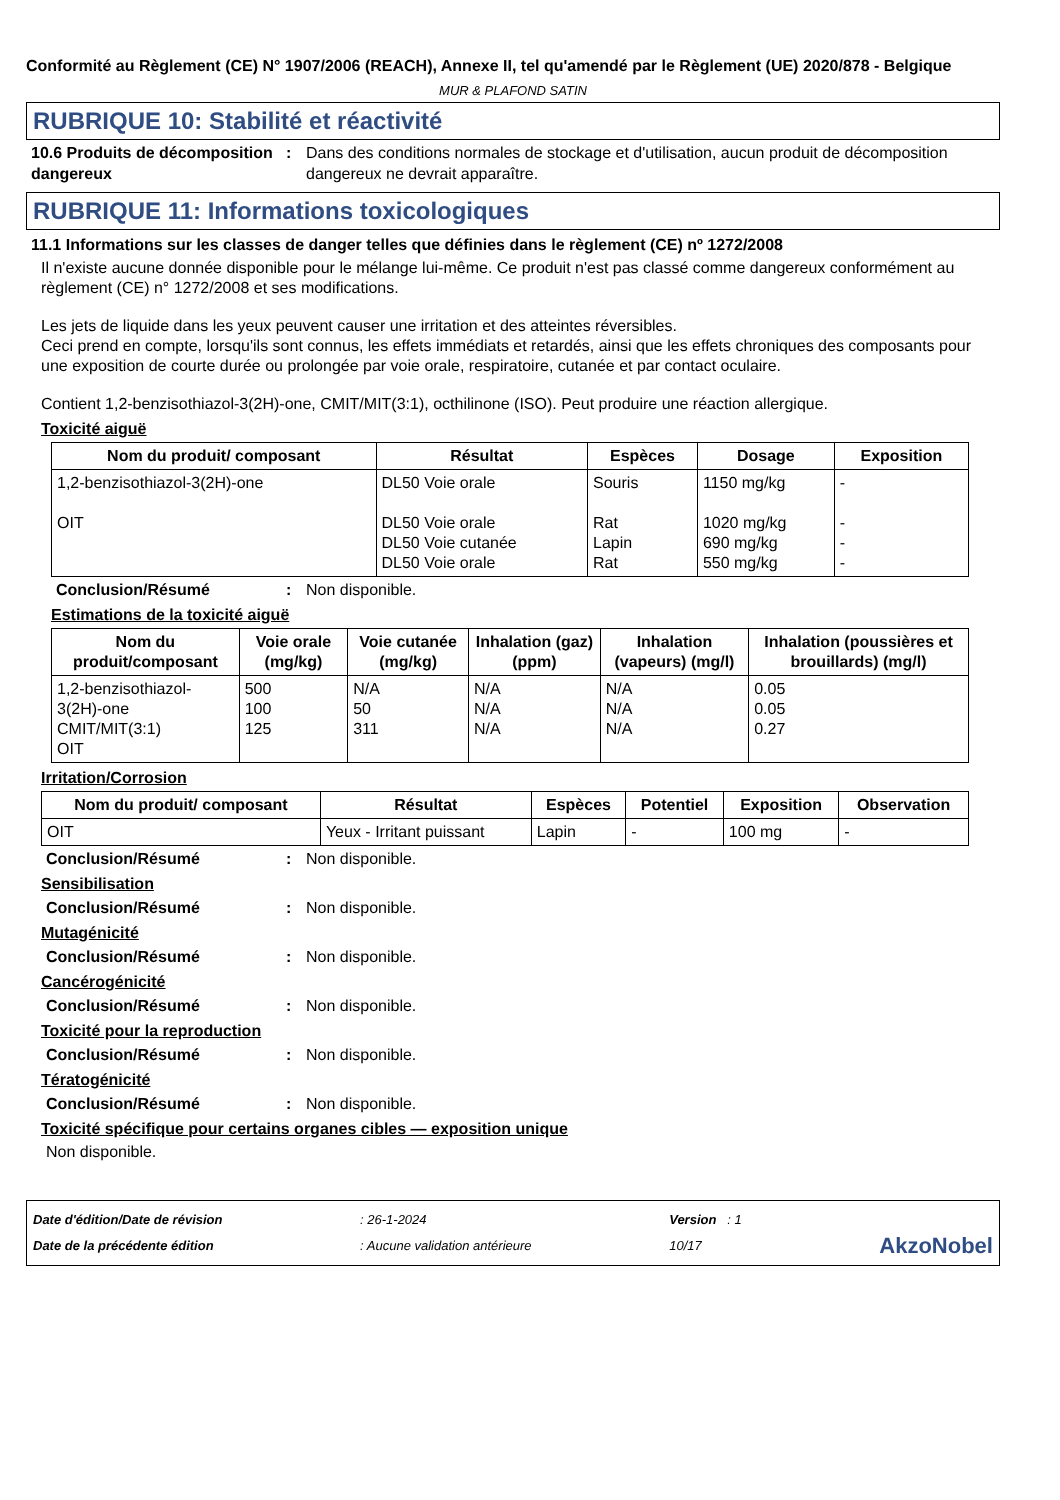Conformité au Règlement (CE) N° 1907/2006 (REACH), Annexe II, tel qu'amendé par le Règlement (UE) 2020/878 - Belgique
MUR & PLAFOND SATIN
RUBRIQUE 10: Stabilité et réactivité
10.6 Produits de décomposition dangereux
: Dans des conditions normales de stockage et d'utilisation, aucun produit de décomposition dangereux ne devrait apparaître.
RUBRIQUE 11: Informations toxicologiques
11.1 Informations sur les classes de danger telles que définies dans le règlement (CE) nº 1272/2008
Il n'existe aucune donnée disponible pour le mélange lui-même. Ce produit n'est pas classé comme dangereux conformément au règlement (CE) n° 1272/2008 et ses modifications.
Les jets de liquide dans les yeux peuvent causer une irritation et des atteintes réversibles.
Ceci prend en compte, lorsqu'ils sont connus, les effets immédiats et retardés, ainsi que les effets chroniques des composants pour une exposition de courte durée ou prolongée par voie orale, respiratoire, cutanée et par contact oculaire.
Contient 1,2-benzisothiazol-3(2H)-one, CMIT/MIT(3:1), octhilinone (ISO). Peut produire une réaction allergique.
Toxicité aiguë
| Nom du produit/ composant | Résultat | Espèces | Dosage | Exposition |
| --- | --- | --- | --- | --- |
| 1,2-benzisothiazol-3(2H)-one OIT | DL50 Voie orale DL50 Voie orale DL50 Voie cutanée DL50 Voie orale | Souris Rat Lapin Rat | 1150 mg/kg 1020 mg/kg 690 mg/kg 550 mg/kg | - - - - |
Conclusion/Résumé : Non disponible.
Estimations de la toxicité aiguë
| Nom du produit/composant | Voie orale (mg/kg) | Voie cutanée (mg/kg) | Inhalation (gaz) (ppm) | Inhalation (vapeurs) (mg/l) | Inhalation (poussières et brouillards) (mg/l) |
| --- | --- | --- | --- | --- | --- |
| 1,2-benzisothiazol-3(2H)-one CMIT/MIT(3:1) OIT | 500 100 125 | N/A 50 311 | N/A N/A N/A | N/A N/A N/A | 0.05 0.05 0.27 |
Irritation/Corrosion
| Nom du produit/ composant | Résultat | Espèces | Potentiel | Exposition | Observation |
| --- | --- | --- | --- | --- | --- |
| OIT | Yeux - Irritant puissant | Lapin | - | 100 mg | - |
Conclusion/Résumé : Non disponible.
Sensibilisation
Conclusion/Résumé : Non disponible.
Mutagénicité
Conclusion/Résumé : Non disponible.
Cancérogénicité
Conclusion/Résumé : Non disponible.
Toxicité pour la reproduction
Conclusion/Résumé : Non disponible.
Tératogénicité
Conclusion/Résumé : Non disponible.
Toxicité spécifique pour certains organes cibles — exposition unique
Non disponible.
Date d'édition/Date de révision
Date de la précédente édition
: 26-1-2024
: Aucune validation antérieure
Version : 1
10/17
AkzoNobel